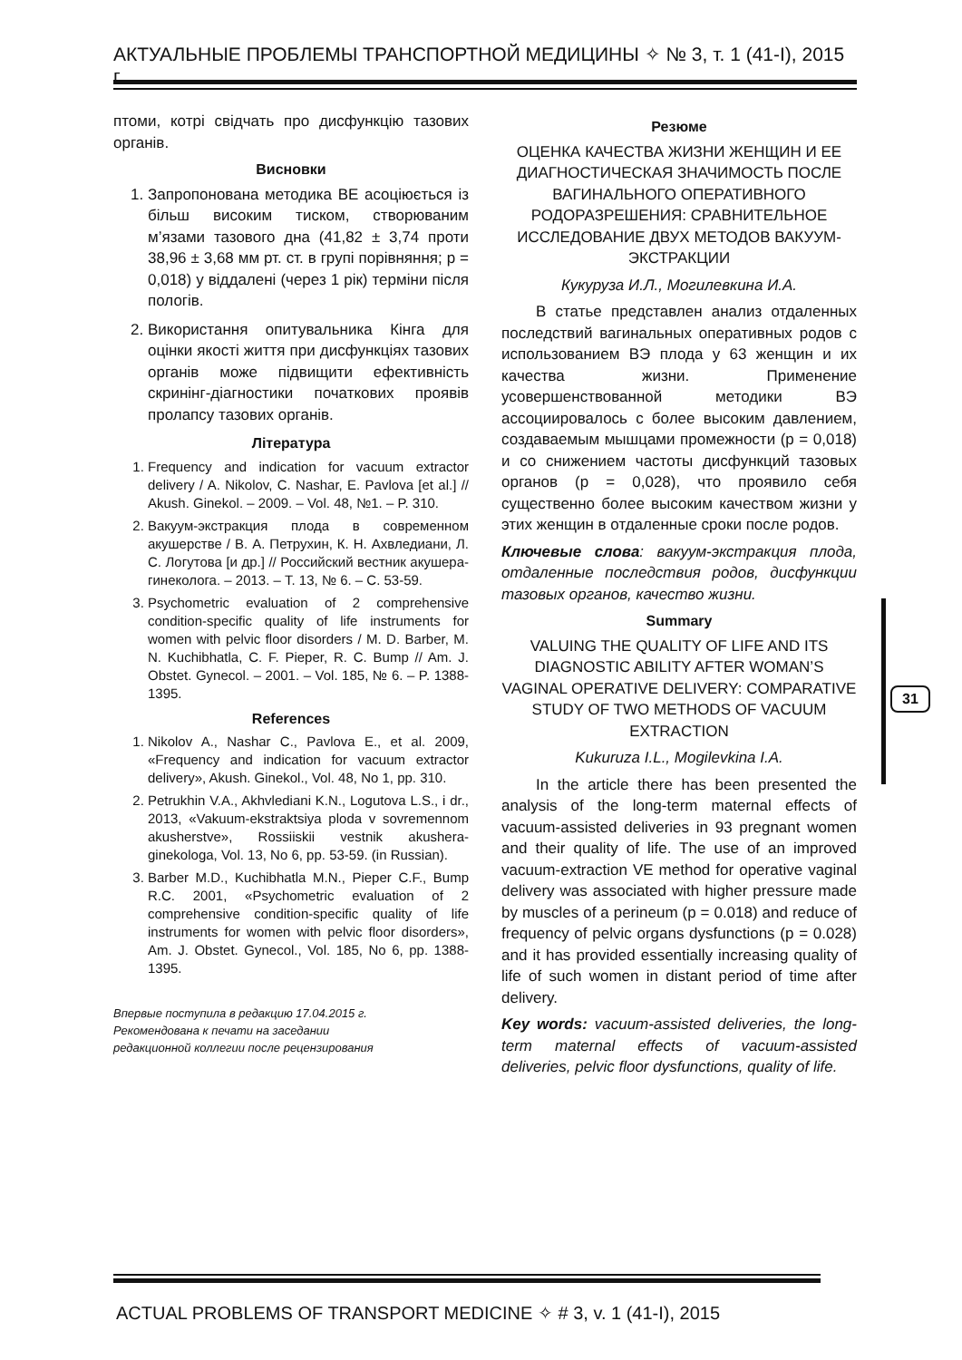АКТУАЛЬНЫЕ ПРОБЛЕМЫ ТРАНСПОРТНОЙ МЕДИЦИНЫ ✧ № 3, т. 1 (41-I), 2015 г.
птоми, котрі свідчать про дисфункцію тазових органів.
Висновки
1. Запропонована методика ВЕ асоціюється із більш високим тиском, створюваним м’язами тазового дна (41,82 ± 3,74 проти 38,96 ± 3,68 мм рт. ст. в групі порівняння; p = 0,018) у віддалені (через 1 рік) терміни після пологів.
2. Використання опитувальника Кінга для оцінки якості життя при дисфункціях тазових органів може підвищити ефективність скринінг-діагностики початкових проявів пролапсу тазових органів.
Література
1. Frequency and indication for vacuum extractor delivery / A. Nikolov, C. Nashar, E. Pavlova [et al.] // Akush. Ginekol. – 2009. – Vol. 48, №1. – P. 310.
2. Вакуум-экстракция плода в современном акушерстве / В. А. Петрухин, К. Н. Ахвледиани, Л. С. Логутова [и др.] // Российский вестник акушера-гинеколога. – 2013. – Т. 13, № 6. – С. 53-59.
3. Psychometric evaluation of 2 comprehensive condition-specific quality of life instruments for women with pelvic floor disorders / M. D. Barber, M. N. Kuchibhatla, C. F. Pieper, R. C. Bump // Am. J. Obstet. Gynecol. – 2001. – Vol. 185, № 6. – P. 1388-1395.
References
1. Nikolov A., Nashar C., Pavlova E., et al. 2009, «Frequency and indication for vacuum extractor delivery», Akush. Ginekol., Vol. 48, No 1, pp. 310.
2. Petrukhin V.A., Akhvlediani K.N., Logutova L.S., i dr., 2013, «Vakuum-ekstraktsiya ploda v sovremennom akusherstve», Rossiiskii vestnik akushera-ginekologa, Vol. 13, No 6, pp. 53-59. (in Russian).
3. Barber M.D., Kuchibhatla M.N., Pieper C.F., Bump R.C. 2001, «Psychometric evaluation of 2 comprehensive condition-specific quality of life instruments for women with pelvic floor disorders», Am. J. Obstet. Gynecol., Vol. 185, No 6, pp. 1388-1395.
Впервые поступила в редакцию 17.04.2015 г.
Рекомендована к печати на заседании
редакционной коллегии после рецензирования
Резюме
ОЦЕНКА КАЧЕСТВА ЖИЗНИ ЖЕНЩИН И ЕЕ ДИАГНОСТИЧЕСКАЯ ЗНАЧИМОСТЬ ПОСЛЕ ВАГИНАЛЬНОГО ОПЕРАТИВНОГО РОДОРАЗРЕШЕНИЯ: СРАВНИТЕЛЬНОЕ ИССЛЕДОВАНИЕ ДВУХ МЕТОДОВ ВАКУУМ-ЭКСТРАКЦИИ
Кукуруза И.Л., Могилевкина И.А.
В статье представлен анализ отдаленных последствий вагинальных оперативных родов с использованием ВЭ плода у 63 женщин и их качества жизни. Применение усовершенствованной методики ВЭ ассоциировалось с более высоким давлением, создаваемым мышцами промежности (p = 0,018) и со снижением частоты дисфункций тазовых органов (p = 0,028), что проявило себя существенно более высоким качеством жизни у этих женщин в отдаленные сроки после родов.
Ключевые слова: вакуум-экстракция плода, отдаленные последствия родов, дисфункции тазовых органов, качество жизни.
Summary
VALUING THE QUALITY OF LIFE AND ITS DIAGNOSTIC ABILITY AFTER WOMAN’S VAGINAL OPERATIVE DELIVERY: COMPARATIVE STUDY OF TWO METHODS OF VACUUM EXTRACTION
Kukuruza I.L., Mogilevkina I.A.
In the article there has been presented the analysis of the long-term maternal effects of vacuum-assisted deliveries in 93 pregnant women and their quality of life. The use of an improved vacuum-extraction VE method for operative vaginal delivery was associated with higher pressure made by muscles of a perineum (p = 0.018) and reduce of frequency of pelvic organs dysfunctions (p = 0.028) and it has provided essentially increasing quality of life of such women in distant period of time after delivery.
Key words: vacuum-assisted deliveries, the long-term maternal effects of vacuum-assisted deliveries, pelvic floor dysfunctions, quality of life.
31
ACTUAL PROBLEMS OF TRANSPORT MEDICINE ✧ # 3, v. 1 (41-I), 2015